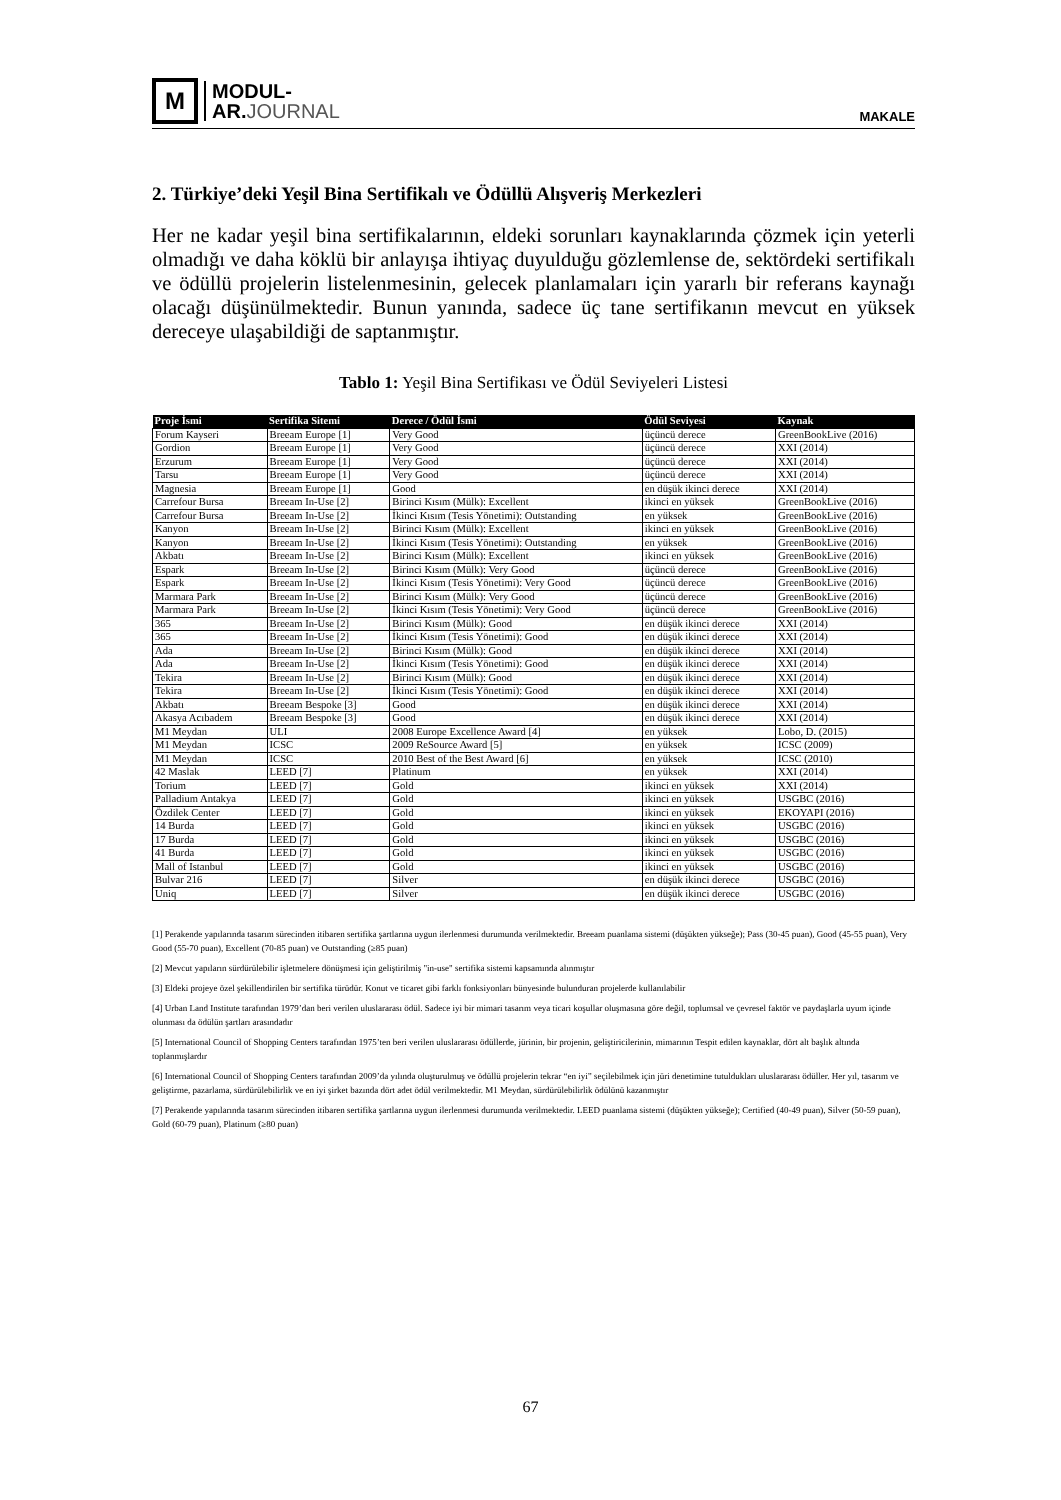M
MODUL-
AR.JOURNAL
MAKALE
2. Türkiye’deki Yeşil Bina Sertifikalı ve Ödüllü Alışveriş Merkezleri
Her ne kadar yeşil bina sertifikalarının, eldeki sorunları kaynaklarında çözmek için yeterli olmadığı ve daha köklü bir anlayışa ihtiyaç duyulduğu gözlemlense de, sektördeki sertifikalı ve ödüllü projelerin listelenmesinin, gelecek planlamaları için yararlı bir referans kaynağı olacağı düşünülmektedir. Bunun yanında, sadece üç tane sertifikanın mevcut en yüksek dereceye ulaşabildiği de saptanmıştır.
Tablo 1: Yeşil Bina Sertifikası ve Ödül Seviyeleri Listesi
| Proje İsmi | Sertifika Sitemi | Derece / Ödül İsmi | Ödül Seviyesi | Kaynak |
| --- | --- | --- | --- | --- |
| Forum Kayseri | Breeam Europe [1] | Very Good | üçüncü derece | GreenBookLive (2016) |
| Gordion | Breeam Europe [1] | Very Good | üçüncü derece | XXI (2014) |
| Erzurum | Breeam Europe [1] | Very Good | üçüncü derece | XXI (2014) |
| Tarsu | Breeam Europe [1] | Very Good | üçüncü derece | XXI (2014) |
| Magnesia | Breeam Europe [1] | Good | en düşük ikinci derece | XXI (2014) |
| Carrefour Bursa | Breeam In-Use [2] | Birinci Kısım (Mülk): Excellent | ikinci en yüksek | GreenBookLive (2016) |
| Carrefour Bursa | Breeam In-Use [2] | İkinci Kısım (Tesis Yönetimi): Outstanding | en yüksek | GreenBookLive (2016) |
| Kanyon | Breeam In-Use [2] | Birinci Kısım (Mülk): Excellent | ikinci en yüksek | GreenBookLive (2016) |
| Kanyon | Breeam In-Use [2] | İkinci Kısım (Tesis Yönetimi): Outstanding | en yüksek | GreenBookLive (2016) |
| Akbatı | Breeam In-Use [2] | Birinci Kısım (Mülk): Excellent | ikinci en yüksek | GreenBookLive (2016) |
| Espark | Breeam In-Use [2] | Birinci Kısım (Mülk): Very Good | üçüncü derece | GreenBookLive (2016) |
| Espark | Breeam In-Use [2] | İkinci Kısım (Tesis Yönetimi): Very Good | üçüncü derece | GreenBookLive (2016) |
| Marmara Park | Breeam In-Use [2] | Birinci Kısım (Mülk): Very Good | üçüncü derece | GreenBookLive (2016) |
| Marmara Park | Breeam In-Use [2] | İkinci Kısım (Tesis Yönetimi): Very Good | üçüncü derece | GreenBookLive (2016) |
| 365 | Breeam In-Use [2] | Birinci Kısım (Mülk): Good | en düşük ikinci derece | XXI (2014) |
| 365 | Breeam In-Use [2] | İkinci Kısım (Tesis Yönetimi): Good | en düşük ikinci derece | XXI (2014) |
| Ada | Breeam In-Use [2] | Birinci Kısım (Mülk): Good | en düşük ikinci derece | XXI (2014) |
| Ada | Breeam In-Use [2] | İkinci Kısım (Tesis Yönetimi): Good | en düşük ikinci derece | XXI (2014) |
| Tekira | Breeam In-Use [2] | Birinci Kısım (Mülk): Good | en düşük ikinci derece | XXI (2014) |
| Tekira | Breeam In-Use [2] | İkinci Kısım (Tesis Yönetimi): Good | en düşük ikinci derece | XXI (2014) |
| Akbatı | Breeam Bespoke [3] | Good | en düşük ikinci derece | XXI (2014) |
| Akasya Acıbadem | Breeam Bespoke [3] | Good | en düşük ikinci derece | XXI (2014) |
| M1 Meydan | ULI | 2008 Europe Excellence Award [4] | en yüksek | Lobo, D. (2015) |
| M1 Meydan | ICSC | 2009 ReSource Award [5] | en yüksek | ICSC (2009) |
| M1 Meydan | ICSC | 2010 Best of the Best Award [6] | en yüksek | ICSC (2010) |
| 42 Maslak | LEED [7] | Platinum | en yüksek | XXI (2014) |
| Torium | LEED [7] | Gold | ikinci en yüksek | XXI (2014) |
| Palladium Antakya | LEED [7] | Gold | ikinci en yüksek | USGBC (2016) |
| Özdilek Center | LEED [7] | Gold | ikinci en yüksek | EKOYAPI (2016) |
| 14 Burda | LEED [7] | Gold | ikinci en yüksek | USGBC (2016) |
| 17 Burda | LEED [7] | Gold | ikinci en yüksek | USGBC (2016) |
| 41 Burda | LEED [7] | Gold | ikinci en yüksek | USGBC (2016) |
| Mall of Istanbul | LEED [7] | Gold | ikinci en yüksek | USGBC (2016) |
| Bulvar 216 | LEED [7] | Silver | en düşük ikinci derece | USGBC (2016) |
| Uniq | LEED [7] | Silver | en düşük ikinci derece | USGBC (2016) |
[1] Perakende yapılarında tasarım sürecinden itibaren sertifika şartlarına uygun ilerlenmesi durumunda verilmektedir. Breeam puanlama sistemi (düşükten yükseğe); Pass (30-45 puan), Good (45-55 puan), Very Good (55-70 puan), Excellent (70-85 puan) ve Outstanding (≥85 puan)
[2] Mevcut yapıların sürdürülebilir işletmelere dönüşmesi için geliştirilmiş "in-use" sertifika sistemi kapsamında alınmıştır
[3] Eldeki projeye özel şekillendirilen bir sertifika türüdür. Konut ve ticaret gibi farklı fonksiyonları bünyesinde bulunduran projelerde kullanılabilir
[4] Urban Land Institute tarafından 1979’dan beri verilen uluslararası ödül. Sadece iyi bir mimari tasarım veya ticari koşullar oluşmasına göre değil, toplumsal ve çevresel faktör ve paydaşlarla uyum içinde olunması da ödülün şartları arasındadır
[5] International Council of Shopping Centers tarafından 1975’ten beri verilen uluslararası ödüllerde, jürinin, bir projenin, geliştiricilerinin, mimarının Tespit edilen kaynaklar, dört alt başlık altında toplanmışlardır
[6] International Council of Shopping Centers tarafından 2009’da yılında oluşturulmuş ve ödüllü projelerin tekrar “en iyi” seçilebilmek için jüri denetimine tutuldukları uluslararası ödüller. Her yıl, tasarım ve geliştirme, pazarlama, sürdürülebilirlik ve en iyi şirket bazında dört adet ödül verilmektedir. M1 Meydan, sürdürülebilirlik ödülünü kazanmıştır
[7] Perakende yapılarında tasarım sürecinden itibaren sertifika şartlarına uygun ilerlenmesi durumunda verilmektedir. LEED puanlama sistemi (düşükten yükseğe); Certified (40-49 puan), Silver (50-59 puan), Gold (60-79 puan), Platinum (≥80 puan)
67